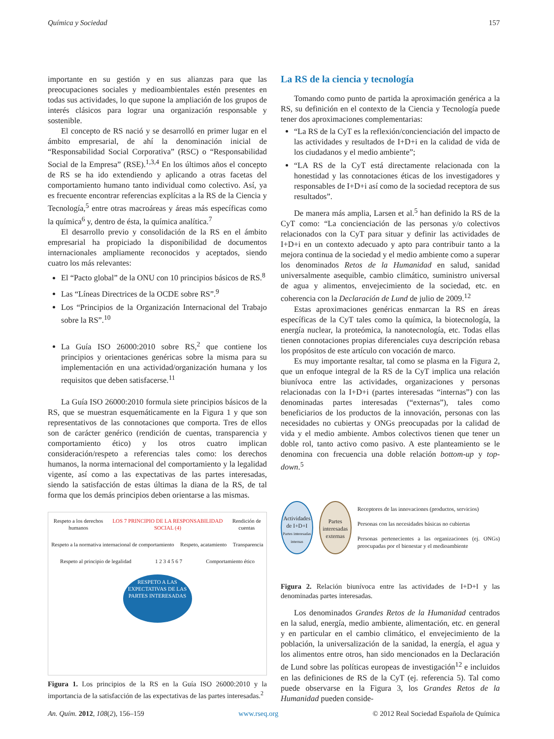Química y Sociedad 157
importante en su gestión y en sus alianzas para que las preocupaciones sociales y medioambientales estén presentes en todas sus actividades, lo que supone la ampliación de los grupos de interés clásicos para lograr una organización responsable y sostenible.
El concepto de RS nació y se desarrolló en primer lugar en el ámbito empresarial, de ahí la denominación inicial de “Responsabilidad Social Corporativa” (RSC) o “Responsabilidad Social de la Empresa” (RSE).<sup>1,3,4</sup> En los últimos años el concepto de RS se ha ido extendiendo y aplicando a otras facetas del comportamiento humano tanto individual como colectivo. Así, ya es frecuente encontrar referencias explícitas a la RS de la Ciencia y Tecnología,<sup>5</sup> entre otras macroáreas y áreas más específicas como la química<sup>6</sup> y, dentro de ésta, la química analítica.<sup>7</sup>
El desarrollo previo y consolidación de la RS en el ámbito empresarial ha propiciado la disponibilidad de documentos internacionales ampliamente reconocidos y aceptados, siendo cuatro los más relevantes:
El “Pacto global” de la ONU con 10 principios básicos de RS.<sup>8</sup>
Las “Líneas Directrices de la OCDE sobre RS”.<sup>9</sup>
Los “Principios de la Organización Internacional del Trabajo sobre la RS”.<sup>10</sup>
La Guía ISO 26000:2010 sobre RS,<sup>2</sup> que contiene los principios y orientaciones genéricas sobre la misma para su implementación en una actividad/organización humana y los requisitos que deben satisfacerse.<sup>11</sup>
La Guía ISO 26000:2010 formula siete principios básicos de la RS, que se muestran esquemáticamente en la Figura 1 y que son representativos de las connotaciones que comporta. Tres de ellos son de carácter genérico (rendición de cuentas, transparencia y comportamiento ético) y los otros cuatro implican consideración/respeto a referencias tales como: los derechos humanos, la norma internacional del comportamiento y la legalidad vigente, así como a las expectativas de las partes interesadas, siendo la satisfacción de estas últimas la diana de la RS, de tal forma que los demás principios deben orientarse a las mismas.
Respeto a los derechos humanos LOS 7 PRINCIPIO DE LA RESPONSABILIDAD SOCIAL (4) Rendición de cuentas
Respeto a la normativa internacional de comportamiento Respeto, acatamiento Transparencia
Respeto al principio de legalidad 1 2 3 4 5 6 7 Comportamiento ético
RESPETO A LAS EXPECTATIVAS DE LAS PARTES INTERESADAS
Figura 1. Los principios de la RS en la Guía ISO 26000:2010 y la importancia de la satisfacción de las expectativas de las partes interesadas.<sup>2</sup>
La RS de la ciencia y tecnología
Tomando como punto de partida la aproximación genérica a la RS, su definición en el contexto de la Ciencia y Tecnología puede tener dos aproximaciones complementarias:
“La RS de la CyT es la reflexión/concienciación del impacto de las actividades y resultados de I+D+i en la calidad de vida de los ciudadanos y el medio ambiente”;
“LA RS de la CyT está directamente relacionada con la honestidad y las connotaciones éticas de los investigadores y responsables de I+D+i así como de la sociedad receptora de sus resultados”.
De manera más amplia, Larsen et al.<sup>5</sup> han definido la RS de la CyT como: “La concienciación de las personas y/o colectivos relacionados con la CyT para situar y definir las actividades de I+D+i en un contexto adecuado y apto para contribuir tanto a la mejora continua de la sociedad y el medio ambiente como a superar los denominados Retos de la Humanidad en salud, sanidad universalmente asequible, cambio climático, suministro universal de agua y alimentos, envejecimiento de la sociedad, etc. en coherencia con la Declaración de Lund de julio de 2009.<sup>12</sup>
Estas aproximaciones genéricas enmarcan la RS en áreas específicas de la CyT tales como la química, la biotecnología, la energía nuclear, la proteómica, la nanotecnología, etc. Todas ellas tienen connotaciones propias diferenciales cuya descripción rebasa los propósitos de este artículo con vocación de marco.
Es muy importante resaltar, tal como se plasma en la Figura 2, que un enfoque integral de la RS de la CyT implica una relación biunívoca entre las actividades, organizaciones y personas relacionadas con la I+D+i (partes interesadas “internas”) con las denominadas partes interesadas (“externas”), tales como beneficiarios de los productos de la innovación, personas con las necesidades no cubiertas y ONGs preocupadas por la calidad de vida y el medio ambiente. Ambos colectivos tienen que tener un doble rol, tanto activo como pasivo. A este planteamiento se le denomina con frecuencia una doble relación bottom-up y top-down.<sup>5</sup>
Actividades de I+D+I
Partes interesadas internas
Partes interesadas externas
Receptores de las innovaciones (productos, servicios)
Personas con las necesidades básicas no cubiertas
Personas pertenecientes a las organizaciones (ej. ONGs) preocupadas por el bienestar y el medioambiente
Figura 2. Relación biunívoca entre las actividades de I+D+I y las denominadas partes interesadas.
Los denominados Grandes Retos de la Humanidad centrados en la salud, energía, medio ambiente, alimentación, etc. en general y en particular en el cambio climático, el envejecimiento de la población, la universalización de la sanidad, la energía, el agua y los alimentos entre otros, han sido mencionados en la Declaración de Lund sobre las políticas europeas de investigación<sup>12</sup> e incluidos en las definiciones de RS de la CyT (ej. referencia 5). Tal como puede observarse en la Figura 3, los Grandes Retos de la Humanidad pueden conside-
An. Quím. 2012, 108(2), 156–159 www.rseq.org © 2012 Real Sociedad Española de Química